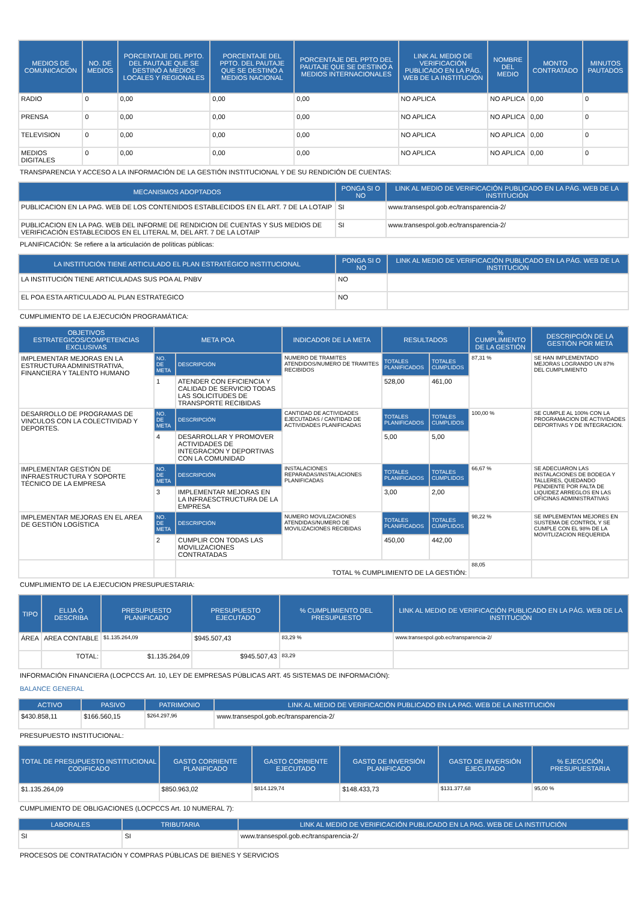| MEDIOS DE COMUNICACIÓN | NO. DE MEDIOS | PORCENTAJE DEL PPTO. DEL PAUTAJE QUE SE DESTINÓ A MEDIOS LOCALES Y REGIONALES | PORCENTAJE DEL PPTO. DEL PAUTAJE QUE SE DESTINÓ A MEDIOS NACIONAL | PORCENTAJE DEL PPTO DEL PAUTAJE QUE SE DESTINÓ A MEDIOS INTERNACIONALES | LINK AL MEDIO DE VERIFICACIÓN PUBLICADO EN LA PÁG. WEB DE LA INSTITUCIÓN | NOMBRE DEL MEDIO | MONTO CONTRATADO | MINUTOS PAUTADOS |
| --- | --- | --- | --- | --- | --- | --- | --- | --- |
| RADIO | 0 | 0,00 | 0,00 | 0,00 | NO APLICA | NO APLICA | 0,00 | 0 |
| PRENSA | 0 | 0,00 | 0,00 | 0,00 | NO APLICA | NO APLICA | 0,00 | 0 |
| TELEVISION | 0 | 0,00 | 0,00 | 0,00 | NO APLICA | NO APLICA | 0,00 | 0 |
| MEDIOS DIGITALES | 0 | 0,00 | 0,00 | 0,00 | NO APLICA | NO APLICA | 0,00 | 0 |
TRANSPARENCIA Y ACCESO A LA INFORMACIÓN DE LA GESTIÓN INSTITUCIONAL Y DE SU RENDICIÓN DE CUENTAS:
| MECANISMOS ADOPTADOS | PONGA SI O NO | LINK AL MEDIO DE VERIFICACIÓN PUBLICADO EN LA PÁG. WEB DE LA INSTITUCIÓN |
| --- | --- | --- |
| PUBLICACION EN LA PAG. WEB DE LOS CONTENIDOS ESTABLECIDOS EN EL ART. 7 DE LA LOTAIP | SI | www.transespol.gob.ec/transparencia-2/ |
| PUBLICACION EN LA PAG. WEB DEL INFORME DE RENDICION DE CUENTAS Y SUS MEDIOS DE VERIFICACIÓN ESTABLECIDOS EN EL LITERAL M, DEL ART. 7 DE LA LOTAIP | SI | www.transespol.gob.ec/transparencia-2/ |
PLANIFICACIÓN: Se refiere a la articulación de políticas públicas:
| LA INSTITUCIÓN TIENE ARTICULADO EL PLAN ESTRATÉGICO INSTITUCIONAL | PONGA SI O NO | LINK AL MEDIO DE VERIFICACIÓN PUBLICADO EN LA PÁG. WEB DE LA INSTITUCIÓN |
| --- | --- | --- |
| LA INSTITUCIÓN TIENE ARTICULADAS SUS POA AL PNBV | NO | |
| EL POA ESTA ARTICULADO AL PLAN ESTRATEGICO | NO | |
CUMPLIMIENTO DE LA EJECUCIÓN PROGRAMÁTICA:
| OBJETIVOS ESTRATEGICOS/COMPETENCIAS EXCLUSIVAS | META POA | | INDICADOR DE LA META | RESULTADOS | | % CUMPLIMIENTO DE LA GESTIÓN | DESCRIPCIÓN DE LA GESTIÓN POR META |
| --- | --- | --- | --- | --- | --- | --- | --- |
| IMPLEMENTAR MEJORAS EN LA ESTRUCTURA ADMINISTRATIVA, FINANCIERA Y TALENTO HUMANO | NO. DE META | DESCRIPCIÓN | NUMERO DE TRAMITES ATENDIDOS/NUMERO DE TRAMITES RECIBIDOS | TOTALES PLANIFICADOS | TOTALES CUMPLIDOS | 87,31 % | SE HAN IMPLEMENTADO MEJORAS LOGRANDO UN 87% DEL CUMPLIMIENTO |
| | 1 | ATENDER CON EFICIENCIA Y CALIDAD DE SERVICIO TODAS LAS SOLICITUDES DE TRANSPORTE RECIBIDAS | | 528,00 | 461,00 | | |
| DESARROLLO DE PROGRAMAS DE VINCULOS CON LA COLECTIVIDAD Y DEPORTES. | NO. DE META | DESCRIPCIÓN | CANTIDAD DE ACTIVIDADES EJECUTADAS / CANTIDAD DE ACTIVIDADES PLANIFICADAS | TOTALES PLANIFICADOS | TOTALES CUMPLIDOS | 100,00 % | SE CUMPLE AL 100% CON LA PROGRAMACION DE ACTIVIDADES DEPORTIVAS Y DE INTEGRACION. |
| | 4 | DESARROLLAR Y PROMOVER ACTIVIDADES DE INTEGRACION Y DEPORTIVAS CON LA COMUNIDAD | | 5,00 | 5,00 | | |
| IMPLEMENTAR GESTIÓN DE INFRAESTRUCTURA Y SOPORTE TÉCNICO DE LA EMPRESA | NO. DE META | DESCRIPCIÓN | INSTALACIONES REPARADAS/INSTALACIONES PLANIFICADAS | TOTALES PLANIFICADOS | TOTALES CUMPLIDOS | 66,67 % | SE ADECUARON LAS INSTALACIONES DE BODEGA Y TALLERES, QUEDANDO PENDIENTE POR FALTA DE LIQUIDEZ ARREGLOS EN LAS OFICINAS ADMINISTRATIVAS |
| | 3 | IMPLEMENTAR MEJORAS EN LA INFRAESCTRUCTURA DE LA EMPRESA | | 3,00 | 2,00 | | |
| IMPLEMENTAR MEJORAS EN EL AREA DE GESTIÓN LOGÍSTICA | NO. DE META | DESCRIPCIÓN | NUMERO MOVILIZACIONES ATENDIDAS/NUMERO DE MOVILIZACIONES RECIBIDAS | TOTALES PLANIFICADOS | TOTALES CUMPLIDOS | 98,22 % | SE IMPLEMENTAN MEJORES EN SUSTEMA DE CONTROL Y SE CUMPLE CON EL 98% DE LA MOVITLIZACION REQUERIDA |
| | 2 | CUMPLIR CON TODAS LAS MOVILIZACIONES CONTRATADAS | | 450,00 | 442,00 | | |
| | | TOTAL % CUMPLIMIENTO DE LA GESTIÓN: | | | | 88,05 | |
CUMPLIMIENTO DE LA EJECUCION PRESUPUESTARIA:
| TIPO | ELIJA Ó DESCRIBA | PRESUPUESTO PLANIFICADO | PRESUPUESTO EJECUTADO | % CUMPLIMIENTO DEL PRESUPUESTO | LINK AL MEDIO DE VERIFICACIÓN PUBLICADO EN LA PÁG. WEB DE LA INSTITUCIÓN |
| --- | --- | --- | --- | --- | --- |
| ÁREA | AREA CONTABLE | $1.135.264,09 | $945.507,43 | 83,29 % | www.transespol.gob.ec/transparencia-2/ |
| | TOTAL: | $1.135.264,09 | $945.507,43 | 83,29 | |
INFORMACIÓN FINANCIERA (LOCPCCS Art. 10, LEY DE EMPRESAS PÚBLICAS ART. 45 SISTEMAS DE INFORMACIÓN):
BALANCE GENERAL
| ACTIVO | PASIVO | PATRIMONIO | LINK AL MEDIO DE VERIFICACIÓN PUBLICADO EN LA PAG. WEB DE LA INSTITUCIÓN |
| --- | --- | --- | --- |
| $430.858,11 | $166.560,15 | $264.297,96 | www.transespol.gob.ec/transparencia-2/ |
PRESUPUESTO INSTITUCIONAL:
| TOTAL DE PRESUPUESTO INSTITUCIONAL CODIFICADO | GASTO CORRIENTE PLANIFICADO | GASTO CORRIENTE EJECUTADO | GASTO DE INVERSIÓN PLANIFICADO | GASTO DE INVERSIÓN EJECUTADO | % EJECUCIÓN PRESUPUESTARIA |
| --- | --- | --- | --- | --- | --- |
| $1.135.264,09 | $850.963,02 | $814.129,74 | $148.433,73 | $131.377,68 | 95,00 % |
CUMPLIMIENTO DE OBLIGACIONES (LOCPCCS Art. 10 NUMERAL 7):
| LABORALES | TRIBUTARIA | LINK AL MEDIO DE VERIFICACIÓN PUBLICADO EN LA PAG. WEB DE LA INSTITUCIÓN |
| --- | --- | --- |
| SI | SI | www.transespol.gob.ec/transparencia-2/ |
PROCESOS DE CONTRATACIÓN Y COMPRAS PÚBLICAS DE BIENES Y SERVICIOS